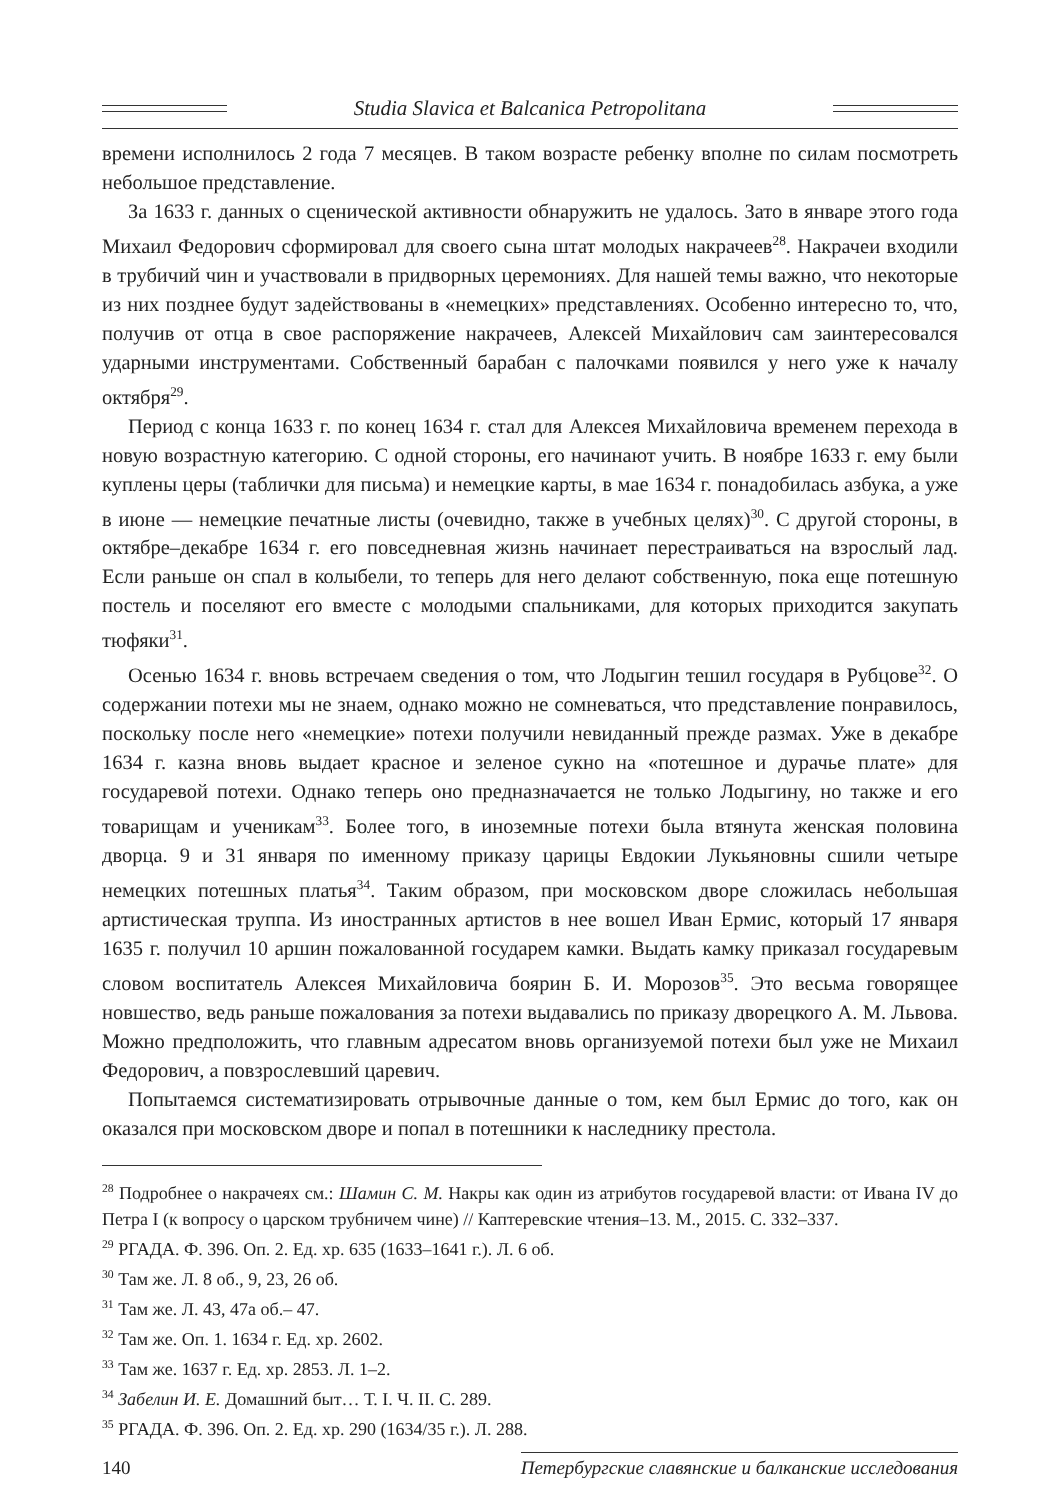Studia Slavica et Balcanica Petropolitana
времени исполнилось 2 года 7 месяцев. В таком возрасте ребенку вполне по силам посмотреть небольшое представление.
За 1633 г. данных о сценической активности обнаружить не удалось. Зато в январе этого года Михаил Федорович сформировал для своего сына штат молодых накрачеев<sup>28</sup>. Накрачеи входили в трубичий чин и участвовали в придворных церемониях. Для нашей темы важно, что некоторые из них позднее будут задействованы в «немецких» представлениях. Особенно интересно то, что, получив от отца в свое распоряжение накрачеев, Алексей Михайлович сам заинтересовался ударными инструментами. Собственный барабан с палочками появился у него уже к началу октября<sup>29</sup>.
Период с конца 1633 г. по конец 1634 г. стал для Алексея Михайловича временем перехода в новую возрастную категорию. С одной стороны, его начинают учить. В ноябре 1633 г. ему были куплены церы (таблички для письма) и немецкие карты, в мае 1634 г. понадобилась азбука, а уже в июне — немецкие печатные листы (очевидно, также в учебных целях)<sup>30</sup>. С другой стороны, в октябре–декабре 1634 г. его повседневная жизнь начинает перестраиваться на взрослый лад. Если раньше он спал в колыбели, то теперь для него делают собственную, пока еще потешную постель и поселяют его вместе с молодыми спальниками, для которых приходится закупать тюфяки<sup>31</sup>.
Осенью 1634 г. вновь встречаем сведения о том, что Лодыгин тешил государя в Рубцове<sup>32</sup>. О содержании потехи мы не знаем, однако можно не сомневаться, что представление понравилось, поскольку после него «немецкие» потехи получили невиданный прежде размах. Уже в декабре 1634 г. казна вновь выдает красное и зеленое сукно на «потешное и дурачье плате» для государевой потехи. Однако теперь оно предназначается не только Лодыгину, но также и его товарищам и ученикам<sup>33</sup>. Более того, в иноземные потехи была втянута женская половина дворца. 9 и 31 января по именному приказу царицы Евдокии Лукьяновны сшили четыре немецких потешных платья<sup>34</sup>. Таким образом, при московском дворе сложилась небольшая артистическая труппа. Из иностранных артистов в нее вошел Иван Ермис, который 17 января 1635 г. получил 10 аршин пожалованной государем камки. Выдать камку приказал государевым словом воспитатель Алексея Михайловича боярин Б. И. Морозов<sup>35</sup>. Это весьма говорящее новшество, ведь раньше пожалования за потехи выдавались по приказу дворецкого А. М. Львова. Можно предположить, что главным адресатом вновь организуемой потехи был уже не Михаил Федорович, а повзрослевший царевич.
Попытаемся систематизировать отрывочные данные о том, кем был Ермис до того, как он оказался при московском дворе и попал в потешники к наследнику престола.
<sup>28</sup> Подробнее о накрачеях см.: Шамин С. М. Накры как один из атрибутов государевой власти: от Ивана IV до Петра I (к вопросу о царском трубничем чине) // Каптеревские чтения–13. М., 2015. С. 332–337.
<sup>29</sup> РГАДА. Ф. 396. Оп. 2. Ед. хр. 635 (1633–1641 г.). Л. 6 об.
<sup>30</sup> Там же. Л. 8 об., 9, 23, 26 об.
<sup>31</sup> Там же. Л. 43, 47а об.– 47.
<sup>32</sup> Там же. Оп. 1. 1634 г. Ед. хр. 2602.
<sup>33</sup> Там же. 1637 г. Ед. хр. 2853. Л. 1–2.
<sup>34</sup> Забелин И. Е. Домашний быт… Т. I. Ч. II. С. 289.
<sup>35</sup> РГАДА. Ф. 396. Оп. 2. Ед. хр. 290 (1634/35 г.). Л. 288.
140 Петербургские славянские и балканские исследования